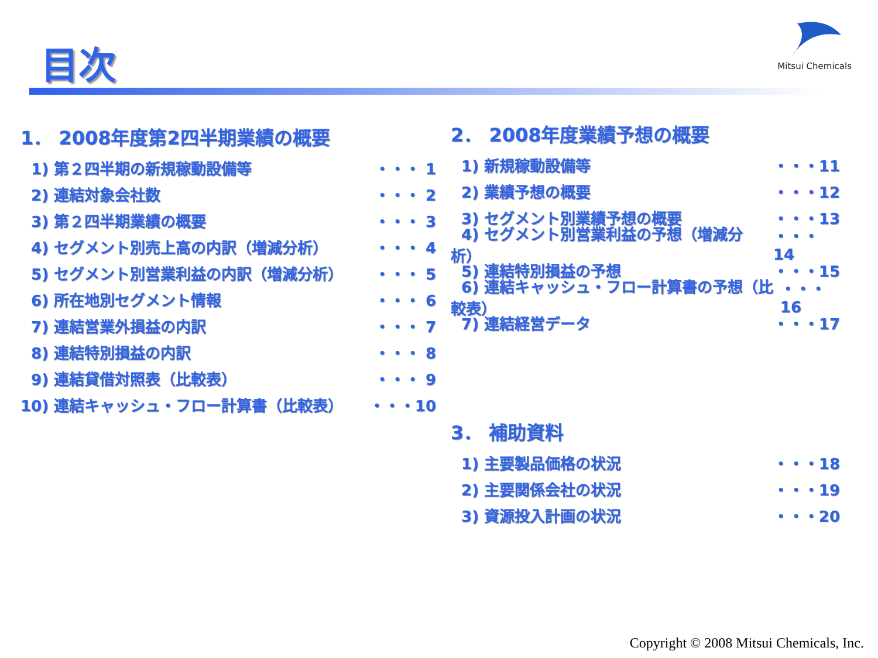目次
Mitsui Chemicals
1． 2008年度第2四半期業績の概要
1) 第２四半期の新規稼動設備等 ・・・ 1
2) 連結対象会社数 ・・・ 2
3) 第２四半期業績の概要 ・・・ 3
4) セグメント別売上高の内訳（増減分析） ・・・ 4
5) セグメント別営業利益の内訳（増減分析） ・・・ 5
6) 所在地別セグメント情報 ・・・ 6
7) 連結営業外損益の内訳 ・・・ 7
8) 連結特別損益の内訳 ・・・ 8
9) 連結貸借対照表（比較表） ・・・ 9
10) 連結キャッシュ・フロー計算書（比較表） ・・・10
2． 2008年度業績予想の概要
1) 新規稼動設備等 ・・・11
2) 業績予想の概要 ・・・12
3) セグメント別業績予想の概要 ・・・13
4) セグメント別営業利益の予想（増減分析） ・・・14
5) 連結特別損益の予想 ・・・15
6) 連結キャッシュ・フロー計算書の予想（比較表） ・・・16
7) 連結経営データ ・・・17
3． 補助資料
1) 主要製品価格の状況 ・・・18
2) 主要関係会社の状況 ・・・19
3) 資源投入計画の状況 ・・・20
Copyright © 2008 Mitsui Chemicals, Inc.